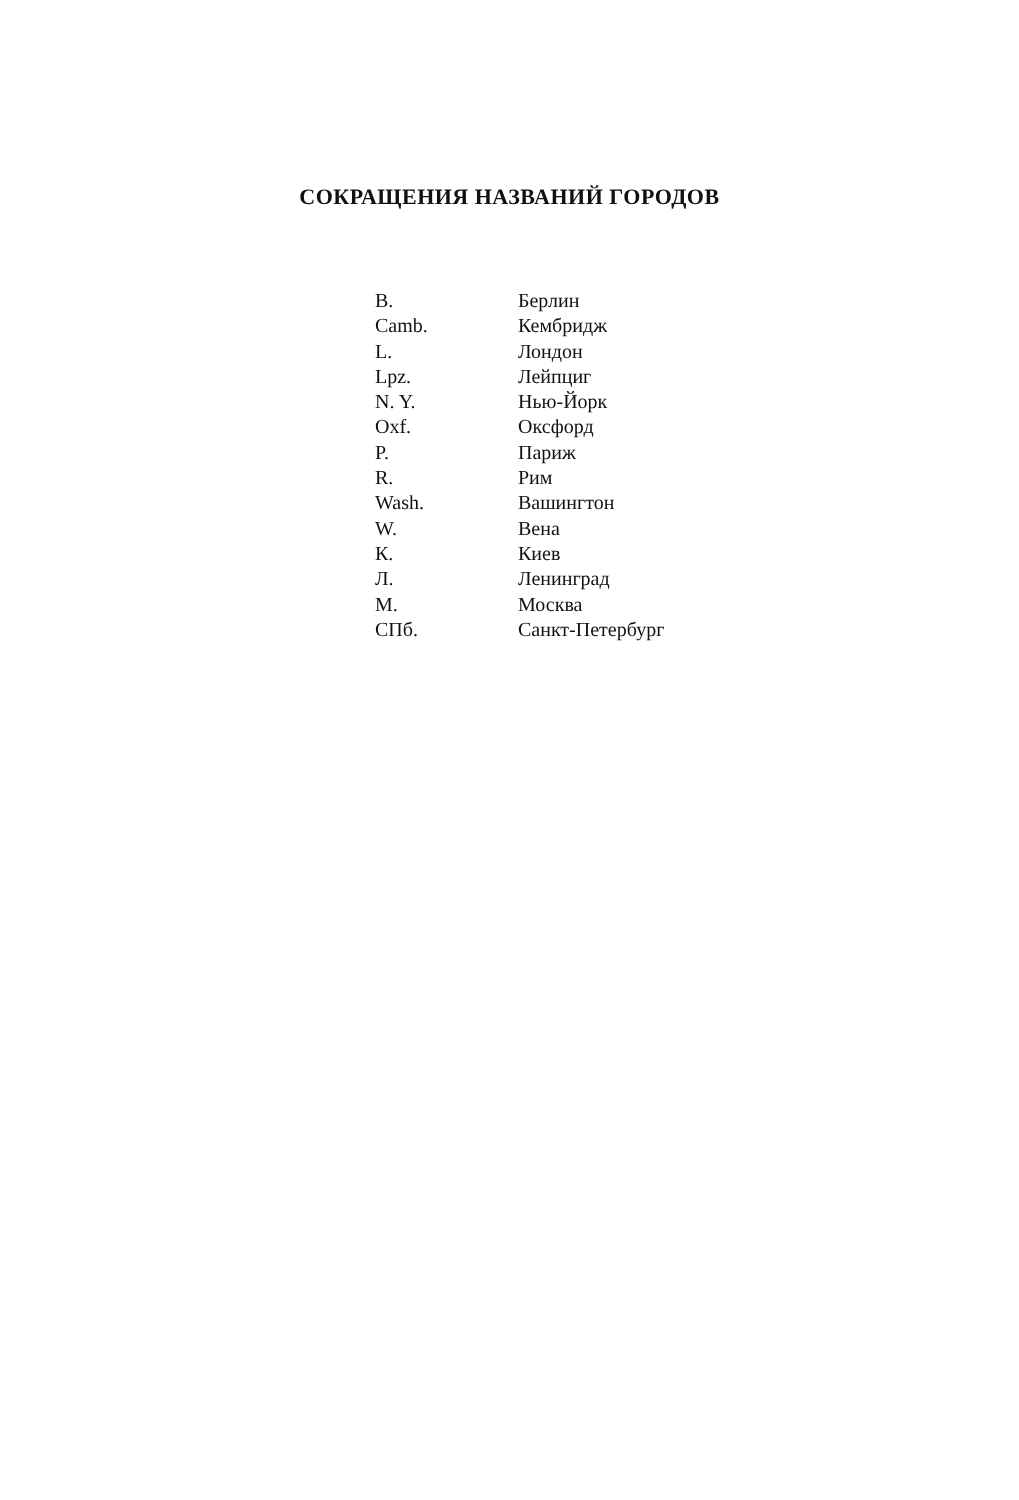СОКРАЩЕНИЯ НАЗВАНИЙ ГОРОДОВ
| B. | Берлин |
| Camb. | Кембридж |
| L. | Лондон |
| Lpz. | Лейпциг |
| N. Y. | Нью-Йорк |
| Oxf. | Оксфорд |
| P. | Париж |
| R. | Рим |
| Wash. | Вашингтон |
| W. | Вена |
| К. | Киев |
| Л. | Ленинград |
| М. | Москва |
| СПб. | Санкт-Петербург |